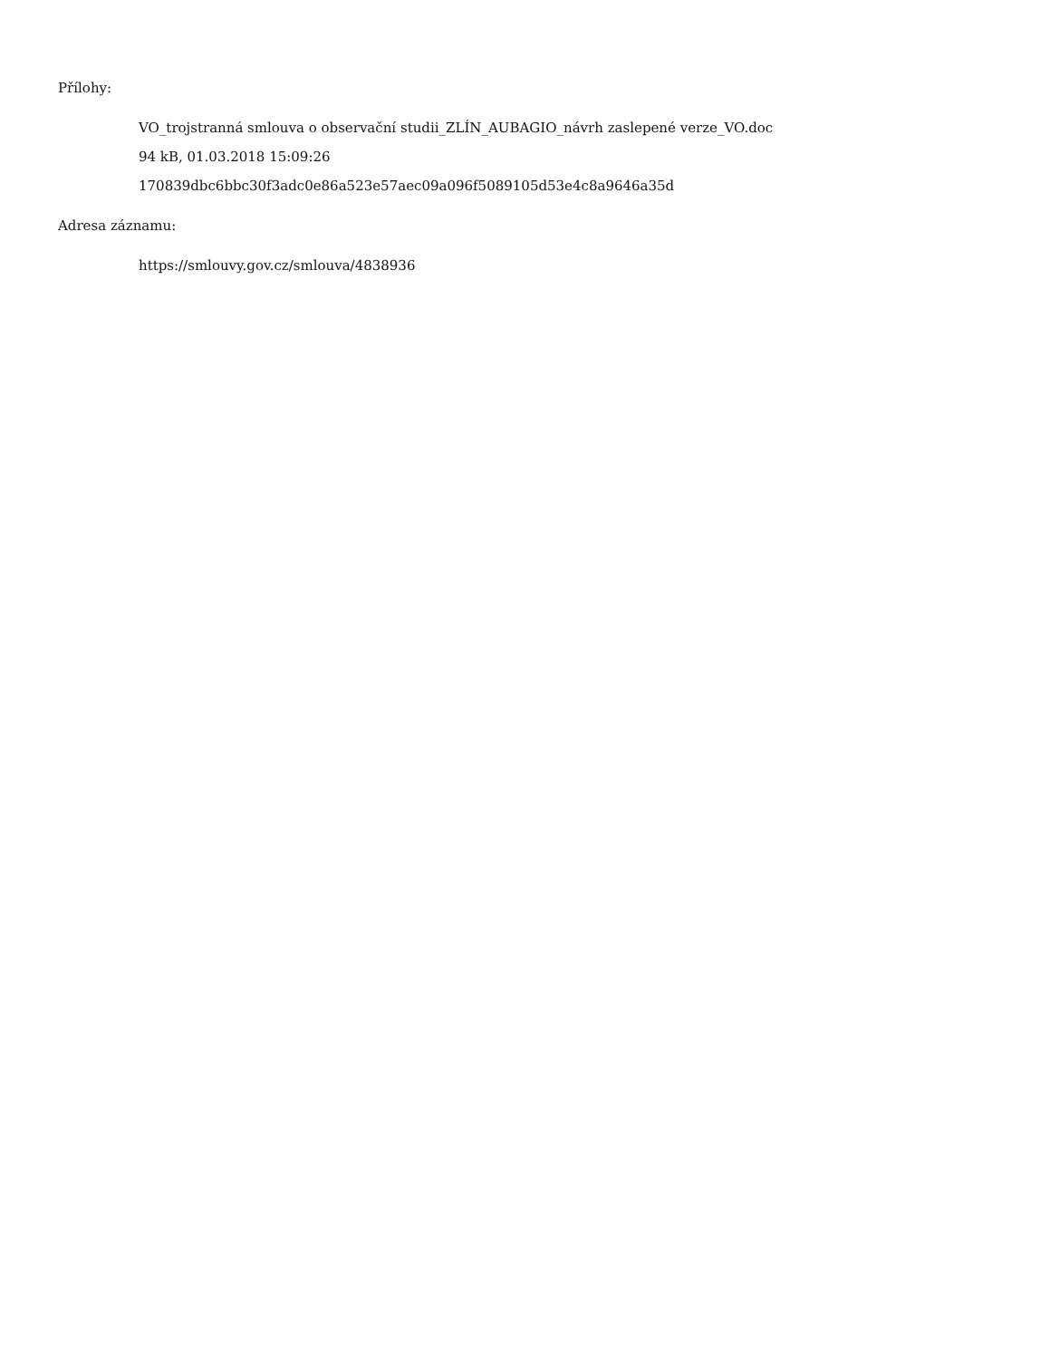Přílohy:
VO_trojstranná smlouva o observační studii_ZLÍN_AUBAGIO_návrh zaslepené verze_VO.doc
94 kB, 01.03.2018 15:09:26
170839dbc6bbc30f3adc0e86a523e57aec09a096f5089105d53e4c8a9646a35d
Adresa záznamu:
https://smlouvy.gov.cz/smlouva/4838936